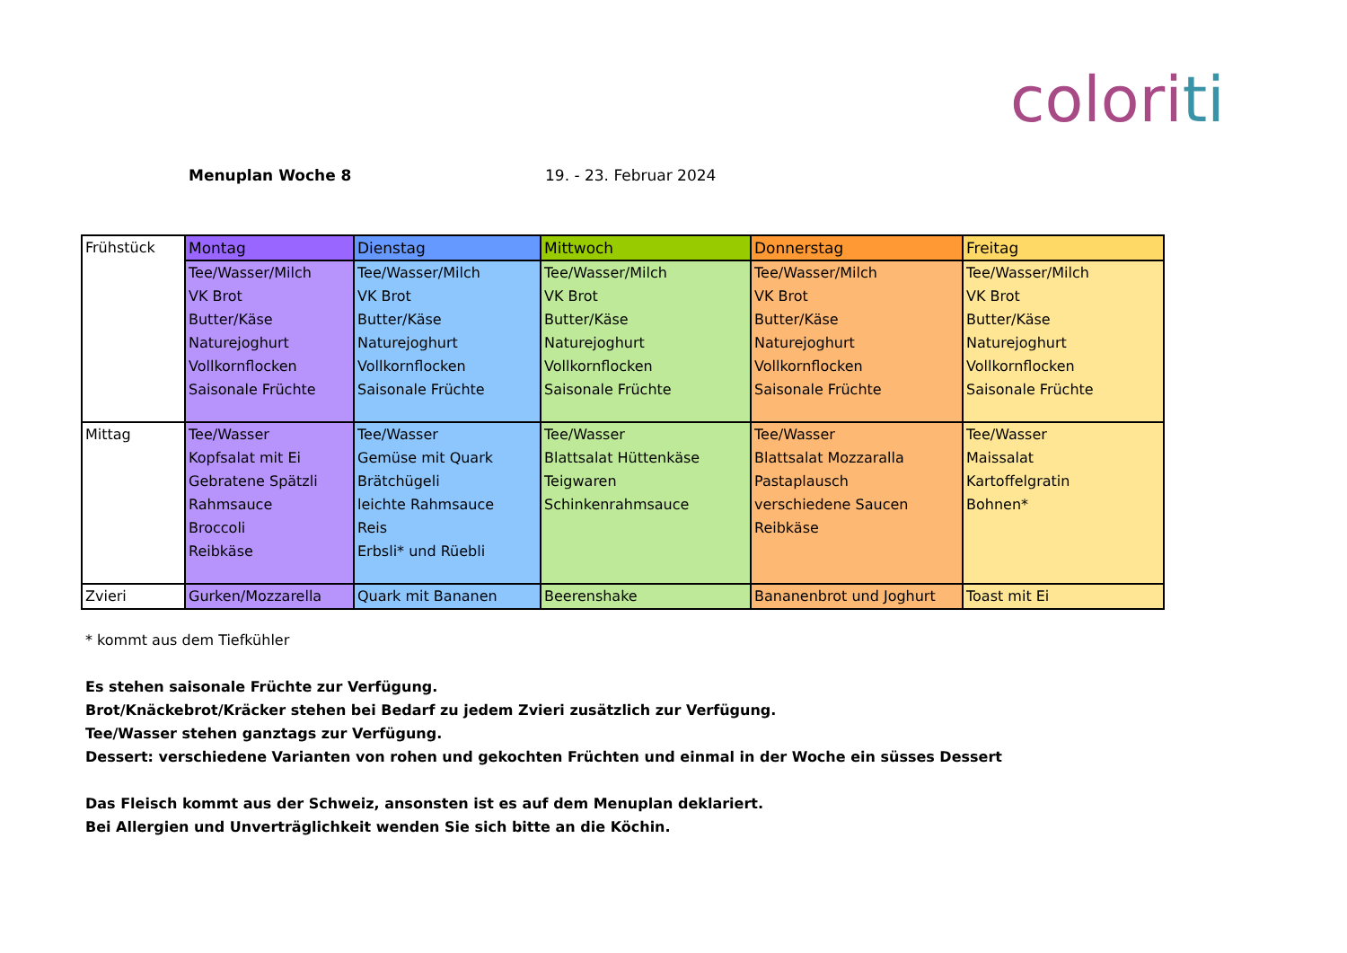coloriti
Menuplan Woche 8 19. - 23. Februar 2024
| Frühstück | Montag | Dienstag | Mittwoch | Donnerstag | Freitag |
| | Tee/Wasser/Milch VK Brot Butter/Käse Naturejoghurt Vollkornflocken Saisonale Früchte | Tee/Wasser/Milch VK Brot Butter/Käse Naturejoghurt Vollkornflocken Saisonale Früchte | Tee/Wasser/Milch VK Brot Butter/Käse Naturejoghurt Vollkornflocken Saisonale Früchte | Tee/Wasser/Milch VK Brot Butter/Käse Naturejoghurt Vollkornflocken Saisonale Früchte | Tee/Wasser/Milch VK Brot Butter/Käse Naturejoghurt Vollkornflocken Saisonale Früchte |
| Mittag | Tee/Wasser Kopfsalat mit Ei Gebratene Spätzli Rahmsauce Broccoli Reibkäse | Tee/Wasser Gemüse mit Quark Brätchügeli leichte Rahmsauce Reis Erbsli* und Rüebli | Tee/Wasser Blattsalat Hüttenkäse Teigwaren Schinkenrahmsauce | Tee/Wasser Blattsalat Mozzaralla Pastaplausch verschiedene Saucen Reibkäse | Tee/Wasser Maissalat Kartoffelgratin Bohnen* |
| Zvieri | Gurken/Mozzarella | Quark mit Bananen | Beerenshake | Bananenbrot und Joghurt | Toast mit Ei |
* kommt aus dem Tiefkühler
Es stehen saisonale Früchte zur Verfügung.
Brot/Knäckebrot/Kräcker stehen bei Bedarf zu jedem Zvieri zusätzlich zur Verfügung.
Tee/Wasser stehen ganztags zur Verfügung.
Dessert: verschiedene Varianten von rohen und gekochten Früchten und einmal in der Woche ein süsses Dessert
Das Fleisch kommt aus der Schweiz, ansonsten ist es auf dem Menuplan deklariert.
Bei Allergien und Unverträglichkeit wenden Sie sich bitte an die Köchin.